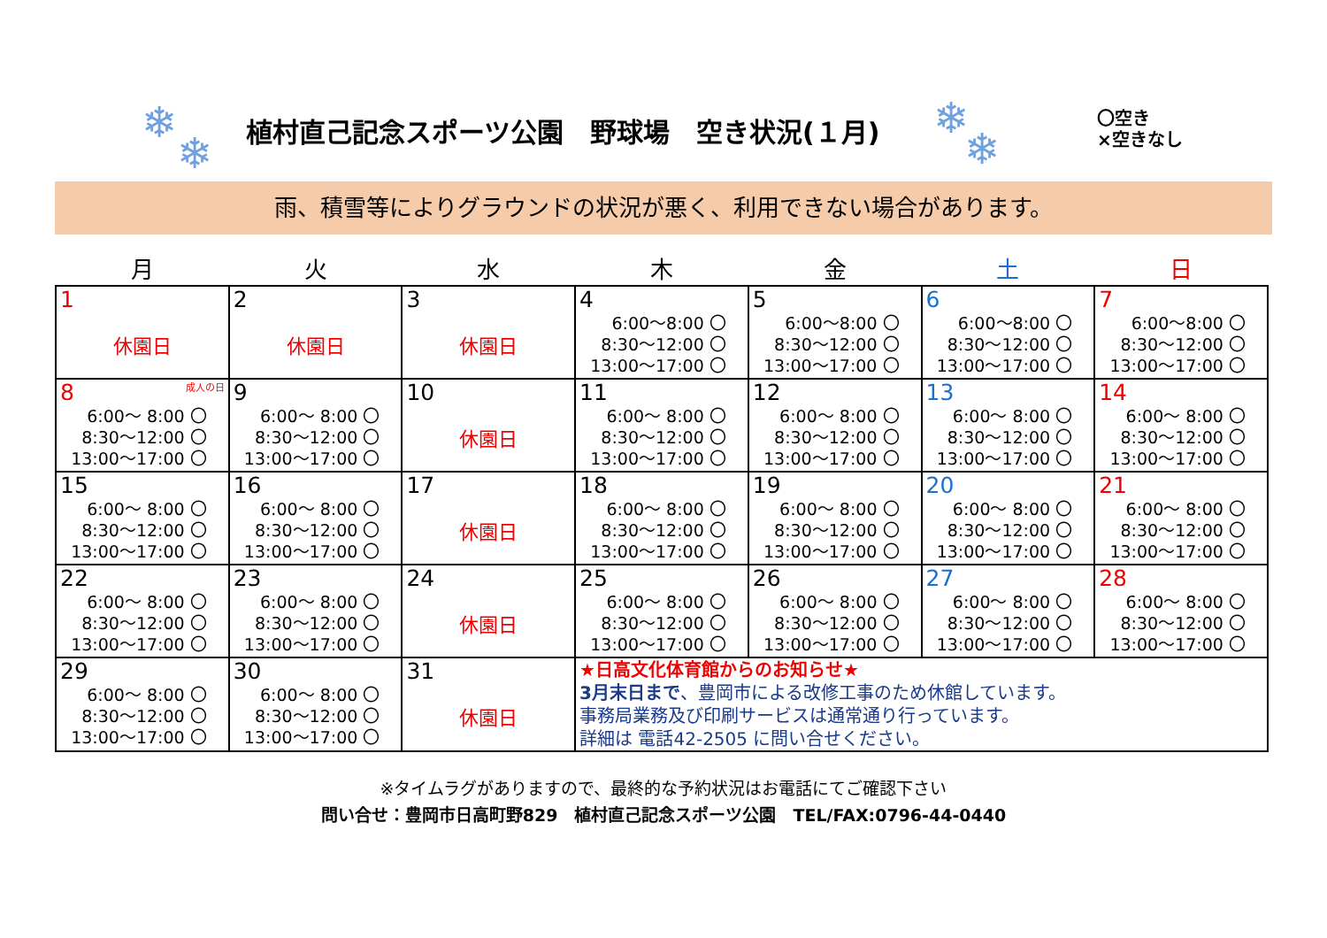❄
❄
植村直己記念スポーツ公園　野球場　空き状況(１月)
❄
❄
〇空き
×空きなし
雨、積雪等によりグラウンドの状況が悪く、利用できない場合があります。
| 月 | 火 | 水 | 木 | 金 | 土 | 日 |
| --- | --- | --- | --- | --- | --- | --- |
| 1 休園日 | 2 休園日 | 3 休園日 | 4 6:00～8:00 〇 8:30～12:00 〇 13:00～17:00 〇 | 5 6:00～8:00 〇 8:30～12:00 〇 13:00～17:00 〇 | 6 6:00～8:00 〇 8:30～12:00 〇 13:00～17:00 〇 | 7 6:00～8:00 〇 8:30～12:00 〇 13:00～17:00 〇 |
| 8 成人の日 6:00～ 8:00 〇 8:30～12:00 〇 13:00～17:00 〇 | 9 6:00～ 8:00 〇 8:30～12:00 〇 13:00～17:00 〇 | 10 休園日 | 11 6:00～ 8:00 〇 8:30～12:00 〇 13:00～17:00 〇 | 12 6:00～ 8:00 〇 8:30～12:00 〇 13:00～17:00 〇 | 13 6:00～ 8:00 〇 8:30～12:00 〇 13:00～17:00 〇 | 14 6:00～ 8:00 〇 8:30～12:00 〇 13:00～17:00 〇 |
| 15 6:00～ 8:00 〇 8:30～12:00 〇 13:00～17:00 〇 | 16 6:00～ 8:00 〇 8:30～12:00 〇 13:00～17:00 〇 | 17 休園日 | 18 6:00～ 8:00 〇 8:30～12:00 〇 13:00～17:00 〇 | 19 6:00～ 8:00 〇 8:30～12:00 〇 13:00～17:00 〇 | 20 6:00～ 8:00 〇 8:30～12:00 〇 13:00～17:00 〇 | 21 6:00～ 8:00 〇 8:30～12:00 〇 13:00～17:00 〇 |
| 22 6:00～ 8:00 〇 8:30～12:00 〇 13:00～17:00 〇 | 23 6:00～ 8:00 〇 8:30～12:00 〇 13:00～17:00 〇 | 24 休園日 | 25 6:00～ 8:00 〇 8:30～12:00 〇 13:00～17:00 〇 | 26 6:00～ 8:00 〇 8:30～12:00 〇 13:00～17:00 〇 | 27 6:00～ 8:00 〇 8:30～12:00 〇 13:00～17:00 〇 | 28 6:00～ 8:00 〇 8:30～12:00 〇 13:00～17:00 〇 |
| 29 6:00～ 8:00 〇 8:30～12:00 〇 13:00～17:00 〇 | 30 6:00～ 8:00 〇 8:30～12:00 〇 13:00～17:00 〇 | 31 休園日 | ★日高文化体育館からのお知らせ★ 3月末日まで 、豊岡市による改修工事のため休館しています。 事務局業務及び印刷サービスは通常通り行っています。 詳細は 電話42-2505 に問い合せください。 | | | |
※タイムラグがありますので、最終的な予約状況はお電話にてご確認下さい
問い合せ：豊岡市日高町野829　植村直己記念スポーツ公園　TEL/FAX:0796-44-0440